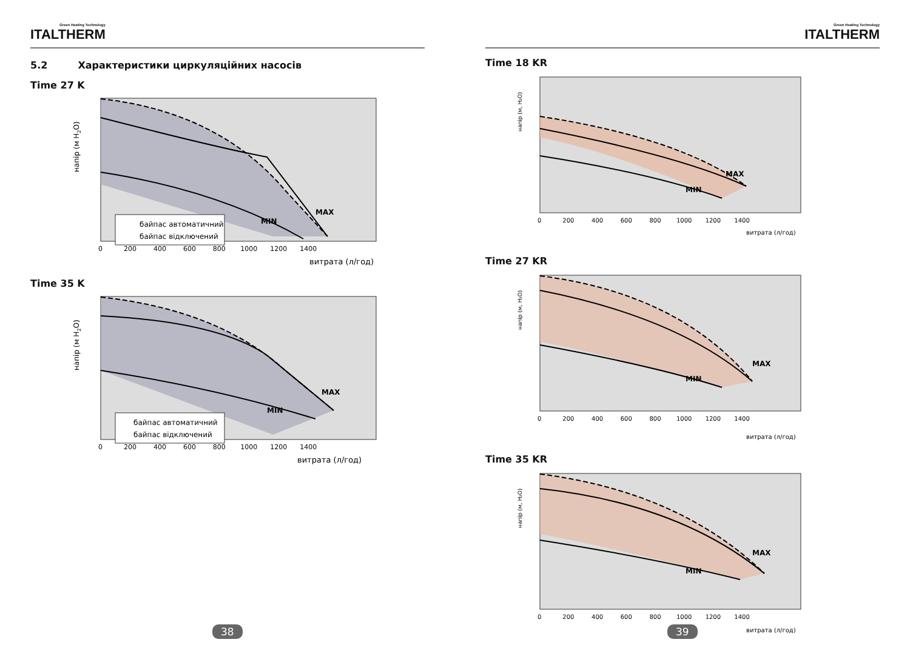Green Heating Technology
ITALTHERM
5.2 Характеристики циркуляційних насосів
Time 27 K
MAX
MIN
байпас автоматичний
байпас відключений
напір (м H2O)
0 200 400 600 800 1000 1200 1400
витрата (л/год)
Time 35 K
MAX
MIN
байпас автоматичний
байпас відключений
напір (м H2O)
0 200 400 600 800 1000 1200 1400
витрата (л/год)
38
Green Heating Technology
ITALTHERM
Time 18 KR
MAX
MIN
напір (м, H₂O)
0 200 400 600 800 1000 1200 1400
витрата (л/год)
Time 27 KR
MAX
MIN
напір (м, H₂O)
0 200 400 600 800 1000 1200 1400
витрата (л/год)
Time 35 KR
MAX
MIN
напір (м, H₂O)
0 200 400 600 800 1000 1200 1400
витрата (л/год)
39